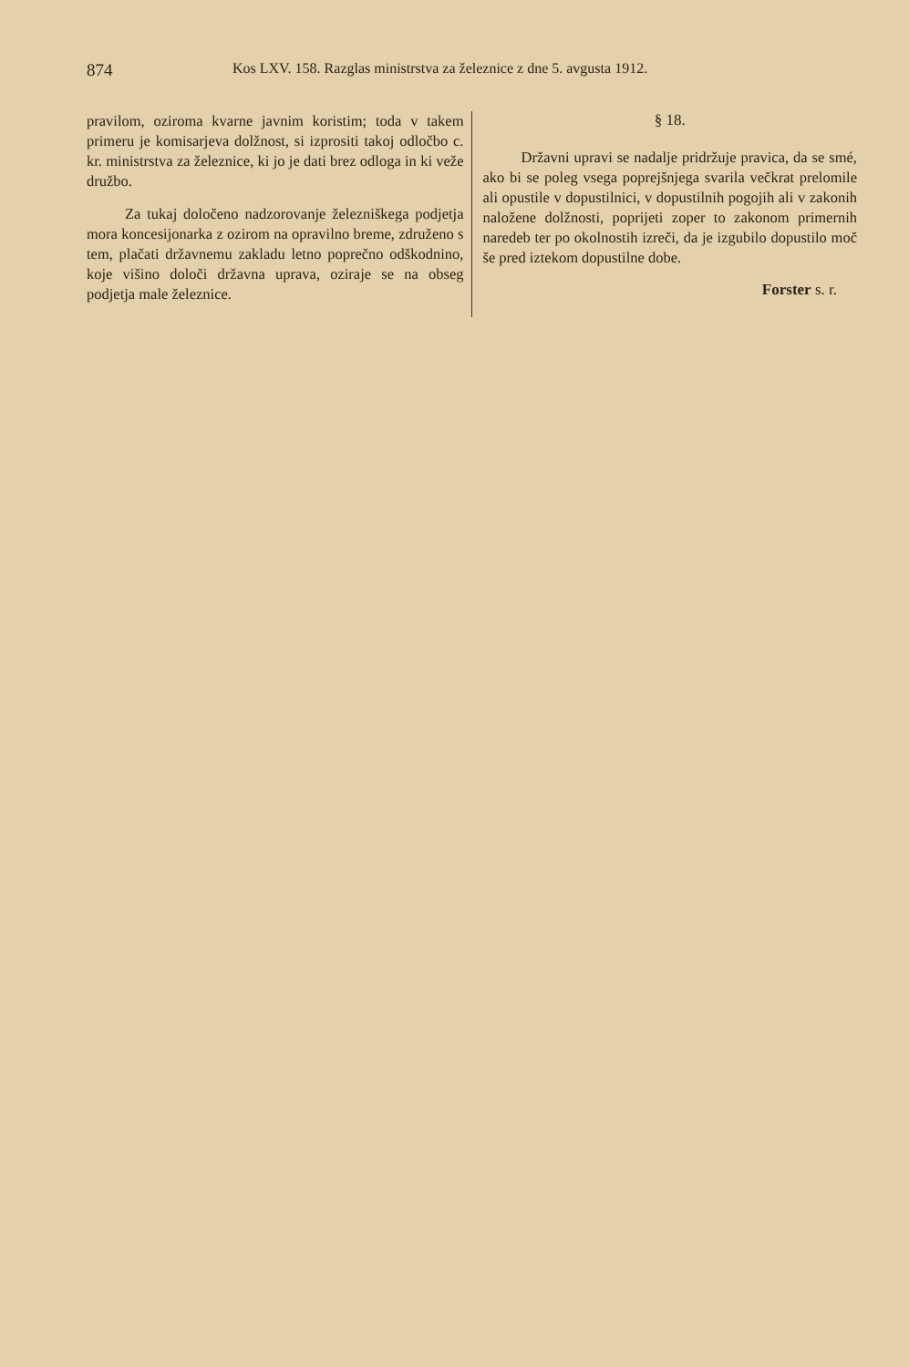874 Kos LXV. 158. Razglas ministrstva za železnice z dne 5. avgusta 1912.
pravilom, oziroma kvarne javnim koristim; toda v takem primeru je komisarjeva dolžnost, si izprositi takoj odločbo c. kr. ministrstva za železnice, ki jo je dati brez odloga in ki veže družbo.
Za tukaj določeno nadzorovanje železniškega podjetja mora koncesijonarka z ozirom na opravilno breme, združeno s tem, plačati državnemu zakladu letno poprečno odškodnino, koje višino določi državna uprava, oziraje se na obseg podjetja male železnice.
§ 18.
Državni upravi se nadalje pridržuje pravica, da se smé, ako bi se poleg vsega poprejšnjega svarila večkrat prelomile ali opustile v dopustilnici, v dopustilnih pogojih ali v zakonih naložene dolžnosti, poprijeti zoper to zakonom primernih naredeb ter po okolnostih izreči, da je izgubilo dopustilo moč še pred iztekom dopustilne dobe.
Forster s. r.